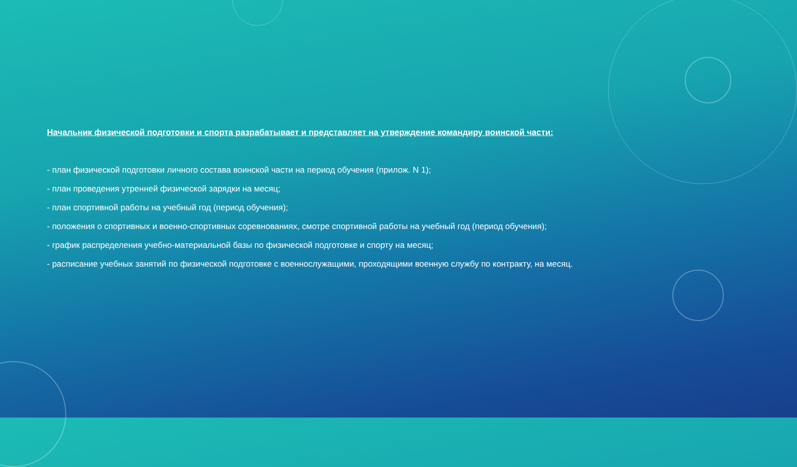Начальник физической подготовки и спорта разрабатывает и представляет на утверждение командиру воинской части:
- план физической подготовки личного состава воинской части на период обучения (прилож. N 1);
- план проведения утренней физической зарядки на месяц;
- план спортивной работы на учебный год (период обучения);
- положения о спортивных и военно-спортивных соревнованиях, смотре спортивной работы на учебный год (период обучения);
- график распределения учебно-материальной базы по физической подготовке и спорту на месяц;
- расписание учебных занятий по физической подготовке с военнослужащими, проходящими военную службу по контракту, на месяц.